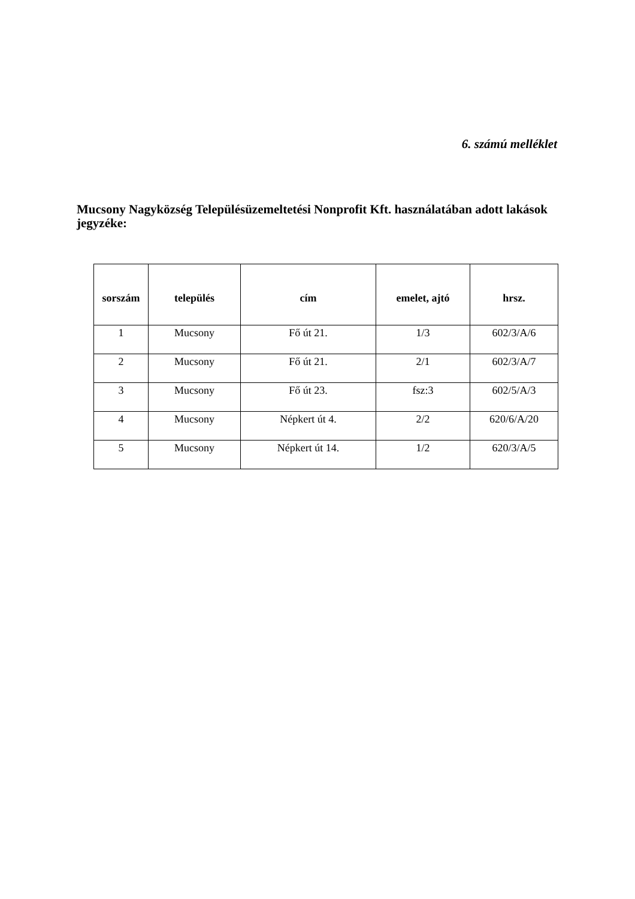6. számú melléklet
Mucsony Nagyközség Településüzemeltetési Nonprofit Kft. használatában adott lakások jegyzéke:
| sorszám | település | cím | emelet, ajtó | hrsz. |
| --- | --- | --- | --- | --- |
| 1 | Mucsony | Fő út 21. | 1/3 | 602/3/A/6 |
| 2 | Mucsony | Fő út 21. | 2/1 | 602/3/A/7 |
| 3 | Mucsony | Fő út 23. | fsz:3 | 602/5/A/3 |
| 4 | Mucsony | Népkert út 4. | 2/2 | 620/6/A/20 |
| 5 | Mucsony | Népkert út 14. | 1/2 | 620/3/A/5 |